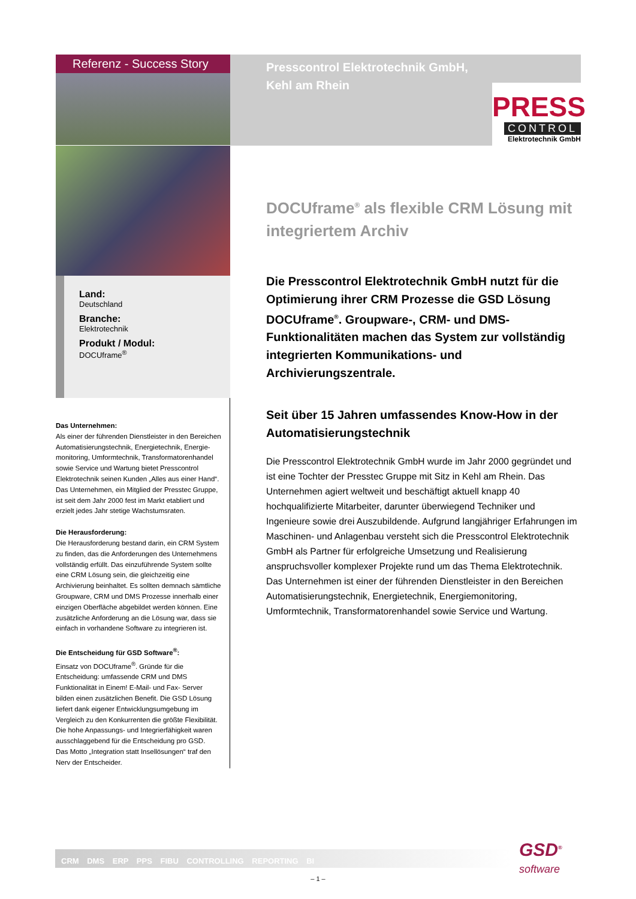Referenz - Success Story
Presscontrol Elektrotechnik GmbH,
Kehl am Rhein
PRESS
CONTROL
Elektrotechnik GmbH
Land:
Deutschland
Branche:
Elektrotechnik
Produkt / Modul:
DOCUframe<sup>®</sup>
Das Unternehmen:
Als einer der führenden Dienstleister in den Bereichen Automatisierungstechnik, Energietechnik, Energie­monitoring, Umformtechnik, Transformatorenhandel sowie Service und Wartung bietet Presscontrol Elektrotechnik seinen Kunden „Alles aus einer Hand“. Das Unternehmen, ein Mitglied der Presstec Gruppe, ist seit dem Jahr 2000 fest im Markt etabliert und erzielt jedes Jahr stetige Wachstumsraten.
Die Herausforderung:
Die Herausforderung bestand darin, ein CRM System zu finden, das die Anforderungen des Unternehmens vollständig erfüllt. Das einzuführende System sollte eine CRM Lösung sein, die gleichzeitig eine Archivierung beinhaltet. Es sollten demnach sämtliche Groupware, CRM und DMS Prozesse innerhalb einer einzigen Oberfläche abgebildet werden können. Eine zusätzliche Anforderung an die Lösung war, dass sie einfach in vorhandene Software zu integrieren ist.
Die Entscheidung für GSD Software<sup>®</sup>:
Einsatz von DOCUframe<sup>®</sup>. Gründe für die Entscheidung: umfassende CRM und DMS Funktionalität in Einem! E-Mail- und Fax- Server bilden einen zusätzlichen Benefit. Die GSD Lösung liefert dank eigener Entwicklungsumgebung im Vergleich zu den Konkurrenten die größte Flexibilität.
Die hohe Anpassungs- und Integrierfähigkeit waren ausschlaggebend für die Entscheidung pro GSD.
Das Motto „Integration statt Insellösungen“ traf den Nerv der Entscheider.
DOCUframe<sup>®</sup> als flexible CRM Lösung mit integriertem Archiv
Die Presscontrol Elektrotechnik GmbH nutzt für die Optimierung ihrer CRM Prozesse die GSD Lösung DOCUframe<sup>®</sup>. Groupware-, CRM- und DMS-Funktionalitäten machen das System zur vollständig integrierten Kommunikations- und Archivierungszentrale.
Seit über 15 Jahren umfassendes Know-How in der Automatisierungstechnik
Die Presscontrol Elektrotechnik GmbH wurde im Jahr 2000 gegründet und ist eine Tochter der Presstec Gruppe mit Sitz in Kehl am Rhein. Das Unternehmen agiert weltweit und beschäftigt aktuell knapp 40 hochqualifizierte Mitarbeiter, darunter überwiegend Techniker und Ingenieure sowie drei Auszubildende. Aufgrund lang­jähriger Erfahrungen im Maschinen- und Anlagenbau versteht sich die Presscontrol Elektrotechnik GmbH als Partner für erfolgreiche Umsetzung und Realisierung anspruchsvoller komplexer Projekte rund um das Thema Elektrotechnik. Das Unternehmen ist einer der führenden Dienstleister in den Bereichen Automatisierungstechnik, Energietechnik, Energiemonitoring, Umformtechnik, Transformatorenhandel sowie Service und Wartung.
CRM DMS ERP PPS FIBU CONTROLLING REPORTING BI
GSD<sup>®</sup>
software
– 1 –